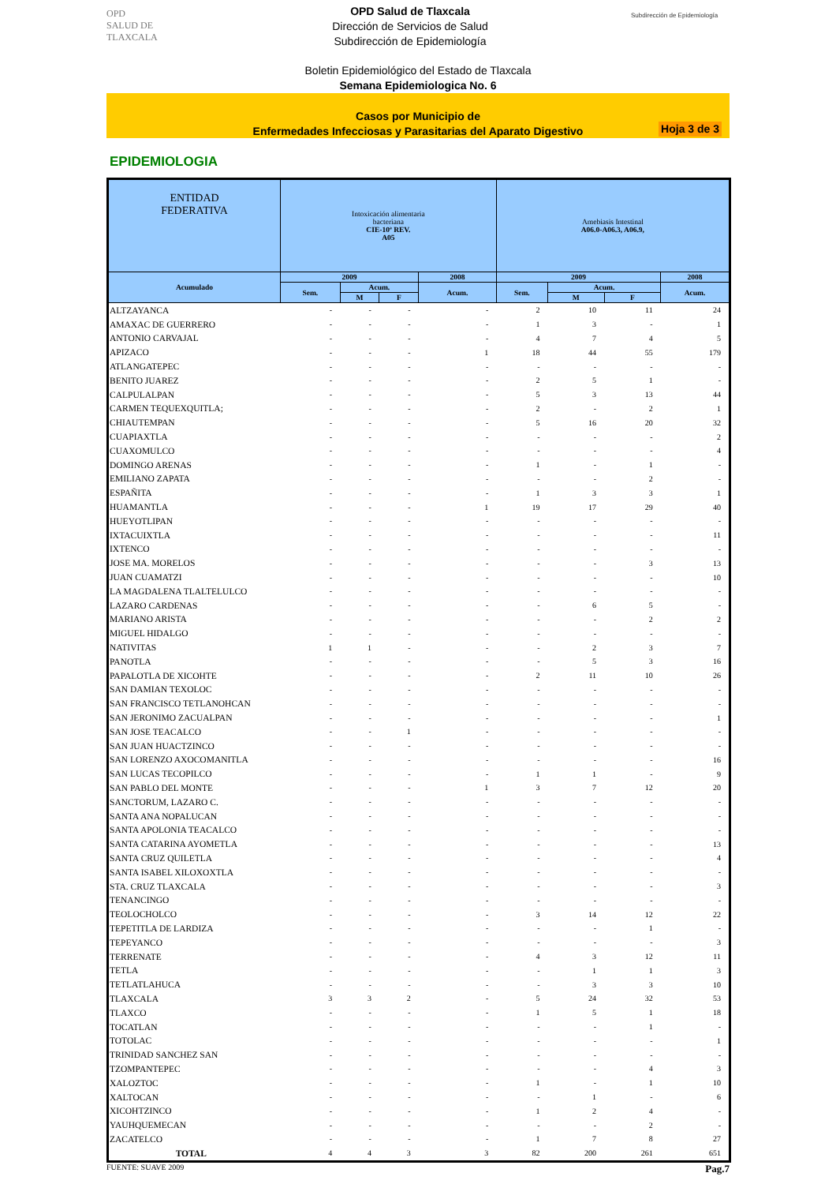OPD
SALUD DE TLAXCALA
OPD Salud de Tlaxcala
Dirección de Servicios de Salud
Subdirección de Epidemiología
Subdirección de Epidemiología
Boletin Epidemiológico del Estado de Tlaxcala
Semana Epidemiologica No. 6
Casos por Municipio de
Enfermedades Infecciosas y Parasitarias del Aparato Digestivo
Hoja 3 de 3
EPIDEMIOLOGIA
| ENTIDAD FEDERATIVA | Intoxicación alimentaria bacteriana CIE-10ª REV. A05 | | | | Amebiasis Intestinal A06.0-A06.3, A06.9, | | | |
| --- | --- | --- | --- | --- | --- | --- | --- | --- |
| Acumulado | 2009 | | | 2008 | 2009 | | | 2008 |
| | Sem. | Acum. | | Acum. | Sem. | Acum. | | Acum. |
| | | M | F | | | M | F | |
| ALTZAYANCA | - | - | - | - | 2 | 10 | 11 | 24 |
| AMAXAC DE GUERRERO | - | - | - | - | 1 | 3 | - | 1 |
| ANTONIO CARVAJAL | - | - | - | - | 4 | 7 | 4 | 5 |
| APIZACO | - | - | - | 1 | 18 | 44 | 55 | 179 |
| ATLANGATEPEC | - | - | - | - | - | - | - | - |
| BENITO JUAREZ | - | - | - | - | 2 | 5 | 1 | - |
| CALPULALPAN | - | - | - | - | 5 | 3 | 13 | 44 |
| CARMEN TEQUEXQUITLA; | - | - | - | - | 2 | - | 2 | 1 |
| CHIAUTEMPAN | - | - | - | - | 5 | 16 | 20 | 32 |
| CUAPIAXTLA | - | - | - | - | - | - | - | 2 |
| CUAXOMULCO | - | - | - | - | - | - | - | 4 |
| DOMINGO ARENAS | - | - | - | - | 1 | - | 1 | - |
| EMILIANO ZAPATA | - | - | - | - | - | - | 2 | - |
| ESPAÑITA | - | - | - | - | 1 | 3 | 3 | 1 |
| HUAMANTLA | - | - | - | 1 | 19 | 17 | 29 | 40 |
| HUEYOTLIPAN | - | - | - | - | - | - | - | - |
| IXTACUIXTLA | - | - | - | - | - | - | - | 11 |
| IXTENCO | - | - | - | - | - | - | - | - |
| JOSE MA. MORELOS | - | - | - | - | - | - | 3 | 13 |
| JUAN CUAMATZI | - | - | - | - | - | - | - | 10 |
| LA MAGDALENA TLALTELULCO | - | - | - | - | - | - | - | - |
| LAZARO CARDENAS | - | - | - | - | - | 6 | 5 | - |
| MARIANO ARISTA | - | - | - | - | - | - | 2 | 2 |
| MIGUEL HIDALGO | - | - | - | - | - | - | - | - |
| NATIVITAS | 1 | 1 | - | - | - | 2 | 3 | 7 |
| PANOTLA | - | - | - | - | - | 5 | 3 | 16 |
| PAPALOTLA DE XICOHTE | - | - | - | - | 2 | 11 | 10 | 26 |
| SAN DAMIAN TEXOLOC | - | - | - | - | - | - | - | - |
| SAN FRANCISCO TETLANOHCAN | - | - | - | - | - | - | - | - |
| SAN JERONIMO ZACUALPAN | - | - | - | - | - | - | - | 1 |
| SAN JOSE TEACALCO | - | - | 1 | - | - | - | - | - |
| SAN JUAN HUACTZINCO | - | - | - | - | - | - | - | - |
| SAN LORENZO AXOCOMANITLA | - | - | - | - | - | - | - | 16 |
| SAN LUCAS TECOPILCO | - | - | - | - | 1 | 1 | - | 9 |
| SAN PABLO DEL MONTE | - | - | - | 1 | 3 | 7 | 12 | 20 |
| SANCTORUM, LAZARO C. | - | - | - | - | - | - | - | - |
| SANTA ANA NOPALUCAN | - | - | - | - | - | - | - | - |
| SANTA APOLONIA TEACALCO | - | - | - | - | - | - | - | - |
| SANTA CATARINA AYOMETLA | - | - | - | - | - | - | - | 13 |
| SANTA CRUZ QUILETLA | - | - | - | - | - | - | - | 4 |
| SANTA ISABEL XILOXOXTLA | - | - | - | - | - | - | - | - |
| STA. CRUZ TLAXCALA | - | - | - | - | - | - | - | 3 |
| TENANCINGO | - | - | - | - | - | - | - | - |
| TEOLOCHOLCO | - | - | - | - | 3 | 14 | 12 | 22 |
| TEPETITLA DE LARDIZA | - | - | - | - | - | - | 1 | - |
| TEPEYANCO | - | - | - | - | - | - | - | 3 |
| TERRENATE | - | - | - | - | 4 | 3 | 12 | 11 |
| TETLA | - | - | - | - | - | 1 | 1 | 3 |
| TETLATLAHUCA | - | - | - | - | - | 3 | 3 | 10 |
| TLAXCALA | 3 | 3 | 2 | - | 5 | 24 | 32 | 53 |
| TLAXCO | - | - | - | - | 1 | 5 | 1 | 18 |
| TOCATLAN | - | - | - | - | - | - | 1 | - |
| TOTOLAC | - | - | - | - | - | - | - | 1 |
| TRINIDAD SANCHEZ SAN | - | - | - | - | - | - | - | - |
| TZOMPANTEPEC | - | - | - | - | - | - | 4 | 3 |
| XALOZTOC | - | - | - | - | 1 | - | 1 | 10 |
| XALTOCAN | - | - | - | - | - | 1 | - | 6 |
| XICOHTZINCO | - | - | - | - | 1 | 2 | 4 | - |
| YAUHQUEMECAN | - | - | - | - | - | - | 2 | - |
| ZACATELCO | - | - | - | - | 1 | 7 | 8 | 27 |
| TOTAL | 4 | 4 | 3 | 3 | 82 | 200 | 261 | 651 |
FUENTE: SUAVE 2009 Pag.7